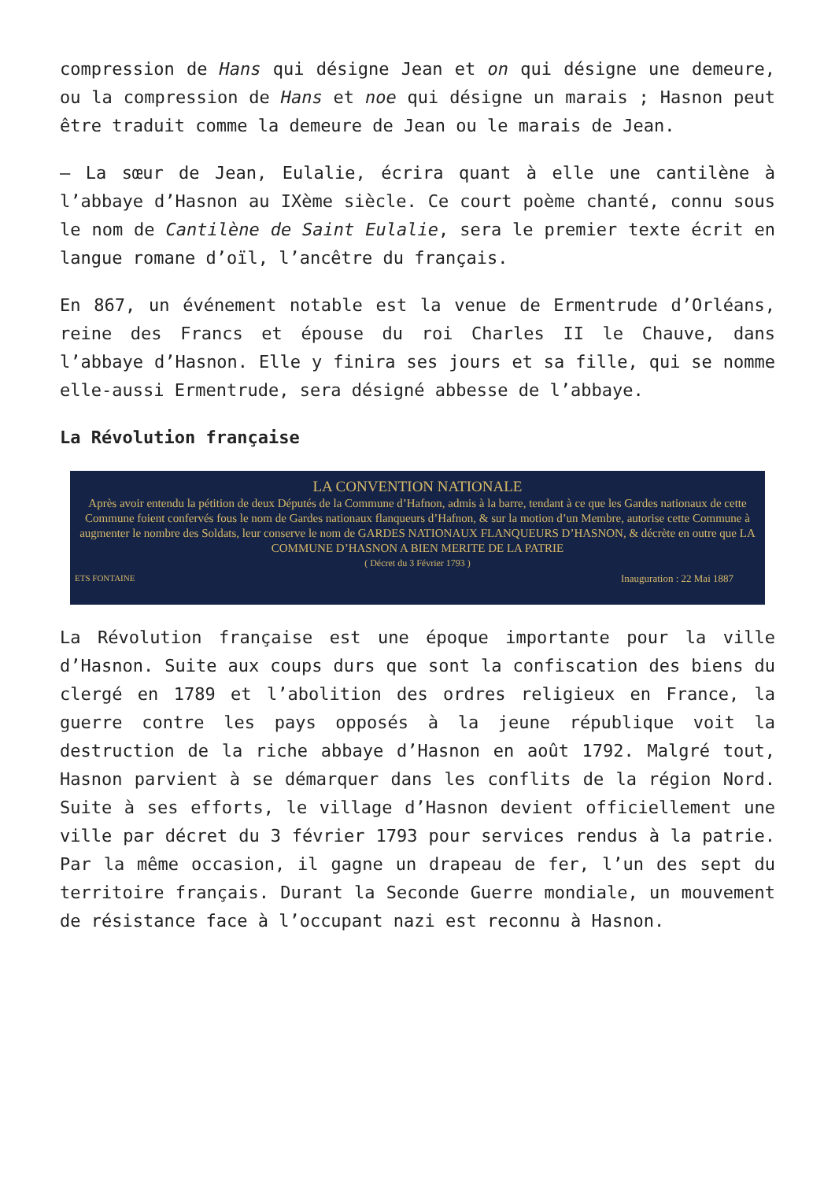compression de Hans qui désigne Jean et on qui désigne une demeure, ou la compression de Hans et noe qui désigne un marais ; Hasnon peut être traduit comme la demeure de Jean ou le marais de Jean.
– La sœur de Jean, Eulalie, écrira quant à elle une cantilène à l’abbaye d’Hasnon au IXème siècle. Ce court poème chanté, connu sous le nom de Cantilène de Saint Eulalie, sera le premier texte écrit en langue romane d’oïl, l’ancêtre du français.
En 867, un événement notable est la venue de Ermentrude d’Orléans, reine des Francs et épouse du roi Charles II le Chauve, dans l’abbaye d’Hasnon. Elle y finira ses jours et sa fille, qui se nomme elle-aussi Ermentrude, sera désigné abbesse de l’abbaye.
La Révolution française
LA CONVENTION NATIONALE
Après avoir entendu la pétition de deux Députés de la Commune d’Hafnon, admis à la barre, tendant à ce que les Gardes nationaux de cette Commune foient confervés fous le nom de Gardes nationaux flanqueurs d’Hafnon, & sur la motion d’un Membre, autorise cette Commune à augmenter le nombre des Soldats, leur conserve le nom de GARDES NATIONAUX FLANQUEURS D’HASNON, & décrète en outre que LA COMMUNE D’HASNON A BIEN MERITE DE LA PATRIE
( Décret du 3 Février 1793 )
ETS FONTAINE Inauguration : 22 Mai 1887
La Révolution française est une époque importante pour la ville d’Hasnon. Suite aux coups durs que sont la confiscation des biens du clergé en 1789 et l’abolition des ordres religieux en France, la guerre contre les pays opposés à la jeune république voit la destruction de la riche abbaye d’Hasnon en août 1792. Malgré tout, Hasnon parvient à se démarquer dans les conflits de la région Nord. Suite à ses efforts, le village d’Hasnon devient officiellement une ville par décret du 3 février 1793 pour services rendus à la patrie. Par la même occasion, il gagne un drapeau de fer, l’un des sept du territoire français. Durant la Seconde Guerre mondiale, un mouvement de résistance face à l’occupant nazi est reconnu à Hasnon.